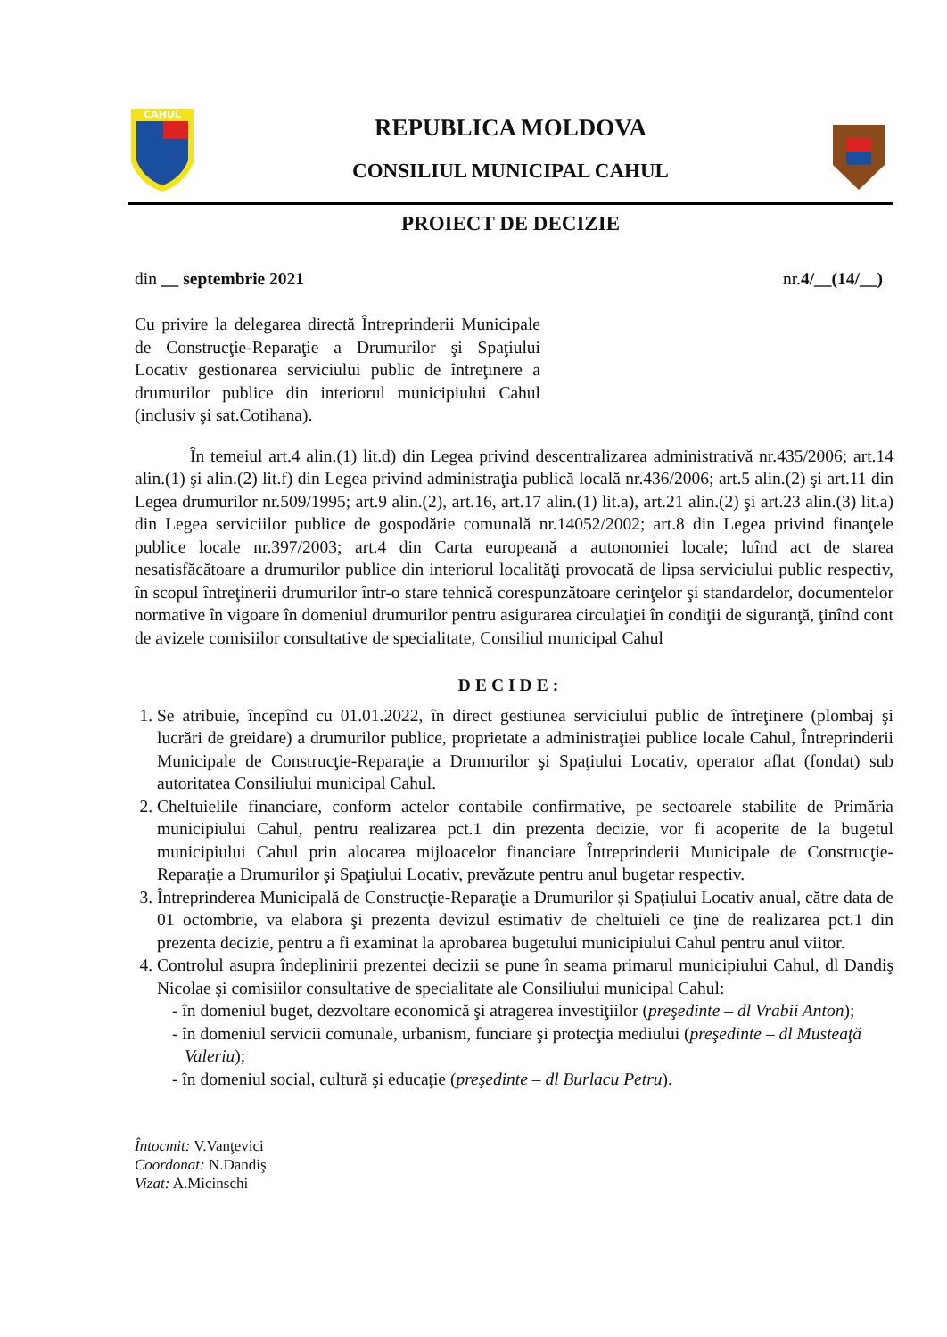CAHUL
REPUBLICA MOLDOVA
CONSILIUL MUNICIPAL CAHUL
PROIECT DE DECIZIE
din __ septembrie 2021 nr.4/__(14/__)
Cu privire la delegarea directă Întreprinderii Municipale de Construcţie-Reparaţie a Drumurilor şi Spaţiului Locativ gestionarea serviciului public de întreţinere a drumurilor publice din interiorul municipiului Cahul (inclusiv şi sat.Cotihana).
În temeiul art.4 alin.(1) lit.d) din Legea privind descentralizarea administrativă nr.435/2006; art.14 alin.(1) şi alin.(2) lit.f) din Legea privind administraţia publică locală nr.436/2006; art.5 alin.(2) şi art.11 din Legea drumurilor nr.509/1995; art.9 alin.(2), art.16, art.17 alin.(1) lit.a), art.21 alin.(2) şi art.23 alin.(3) lit.a) din Legea serviciilor publice de gospodărie comunală nr.14052/2002; art.8 din Legea privind finanţele publice locale nr.397/2003; art.4 din Carta europeană a autonomiei locale; luînd act de starea nesatisfăcătoare a drumurilor publice din interiorul localităţi provocată de lipsa serviciului public respectiv, în scopul întreţinerii drumurilor într-o stare tehnică corespunzătoare cerinţelor şi standardelor, documentelor normative în vigoare în domeniul drumurilor pentru asigurarea circulaţiei în condiţii de siguranţă, ţinînd cont de avizele comisiilor consultative de specialitate, Consiliul municipal Cahul
DECIDE:
1. Se atribuie, începînd cu 01.01.2022, în direct gestiunea serviciului public de întreţinere (plombaj şi lucrări de greidare) a drumurilor publice, proprietate a administraţiei publice locale Cahul, Întreprinderii Municipale de Construcţie-Reparaţie a Drumurilor şi Spaţiului Locativ, operator aflat (fondat) sub autoritatea Consiliului municipal Cahul.
2. Cheltuielile financiare, conform actelor contabile confirmative, pe sectoarele stabilite de Primăria municipiului Cahul, pentru realizarea pct.1 din prezenta decizie, vor fi acoperite de la bugetul municipiului Cahul prin alocarea mijloacelor financiare Întreprinderii Municipale de Construcţie-Reparaţie a Drumurilor şi Spaţiului Locativ, prevăzute pentru anul bugetar respectiv.
3. Întreprinderea Municipală de Construcţie-Reparaţie a Drumurilor şi Spaţiului Locativ anual, către data de 01 octombrie, va elabora şi prezenta devizul estimativ de cheltuieli ce ţine de realizarea pct.1 din prezenta decizie, pentru a fi examinat la aprobarea bugetului municipiului Cahul pentru anul viitor.
4. Controlul asupra îndeplinirii prezentei decizii se pune în seama primarul municipiului Cahul, dl Dandiş Nicolae şi comisiilor consultative de specialitate ale Consiliului municipal Cahul:
- în domeniul buget, dezvoltare economică şi atragerea investiţiilor (preşedinte – dl Vrabii Anton);
- în domeniul servicii comunale, urbanism, funciare şi protecţia mediului (preşedinte – dl Musteaţă Valeriu);
- în domeniul social, cultură şi educaţie (preşedinte – dl Burlacu Petru).
Întocmit: V.Vanţevici
Coordonat: N.Dandiş
Vizat: A.Micinschi